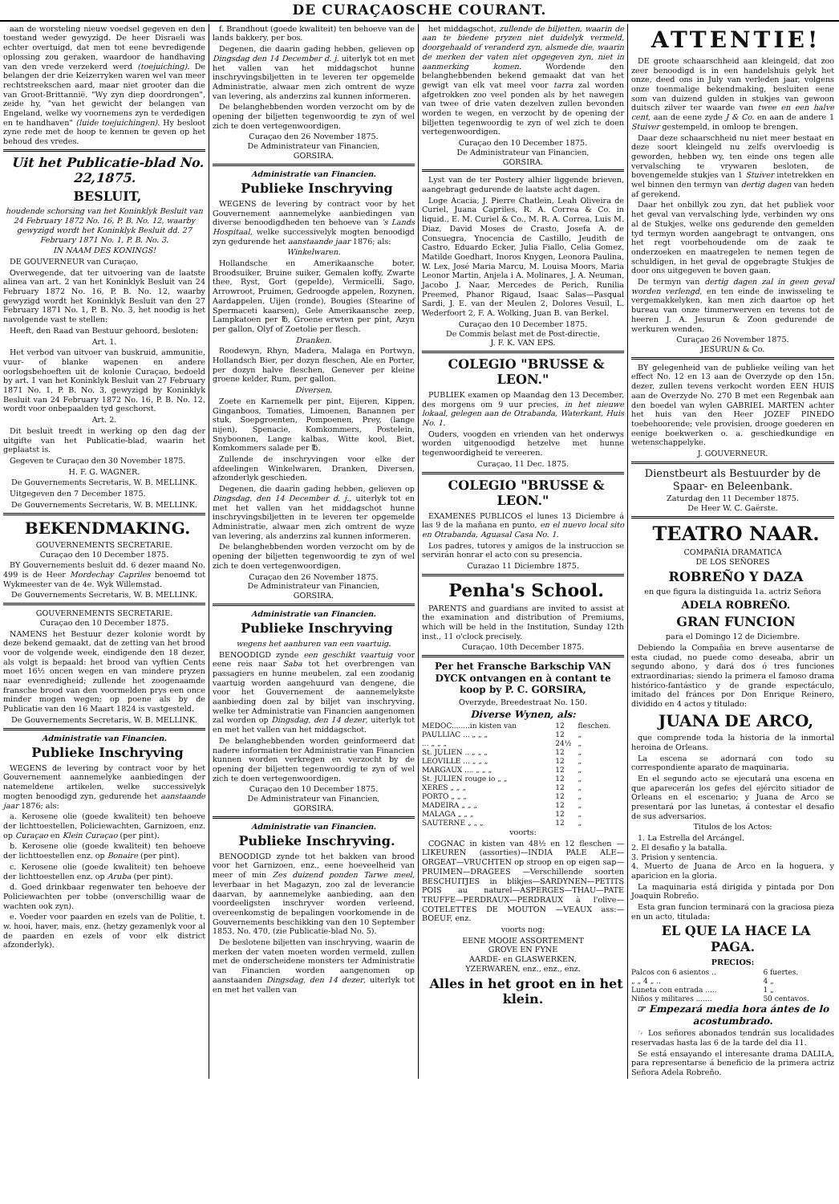DE CURAÇAOSCHE COURANT.
aan de worsteling nieuw voedsel gegeven en den toestand weder gewyzigd. De heer Disraeli was echter overtuigd, dat men tot eene bevredigende oplossing zou geraken, waardoor de handhaving van den vrede verzekerd werd (toejuiching). De belangen der drie Keizerryken waren wel van meer rechtstreekschen aard, maar niet grooter dan die van Groot-Brittannië. "Wy zyn diep doordrongen", zeide hy, "van het gewicht der belangen van Engeland, welke wy voornemens zyn te verdedigen en te handhaven" (luide toejuichingen). Hy besloot zyne rede met de hoop te kennen te geven op het behoud des vredes.
Uit het Publicatie-blad No. 22,1875.
BESLUIT,
houdende schorsing van het Koninklyk Besluit van 24 February 1872 No. 16, P. B. No. 12, waarby gewyzigd wordt het Koninklyk Besluit dd. 27 February 1871 No. 1, P. B. No. 3.
IN NAAM DES KONINGS!
DE GOUVERNEUR van Curaçao,
Overwegende, dat ter uitvoering van de laatste alinea van art. 2 van het Koninklyk Besluit van 24 February 1872 No. 16, P. B. No. 12, waarby gewyzigd wordt het Koninklyk Besluit van den 27 February 1871 No. 1, P. B. No. 3, het noodig is het navolgende vast te stellen:
Heeft, den Raad van Bestuur gehoord, besloten:
Art. 1.
Het verbod van uitvoer van buskruid, ammunitie, vuur- of blanke wapenen en andere oorlogsbehoeften uit de kolonie Curaçao, bedoeld by art. 1 van het Koninklyk Besluit van 27 February 1871 No. 1, P. B. No. 3, gewyzigd by Koninklyk Besluit van 24 February 1872 No. 16, P. B. No. 12, wordt voor onbepaalden tyd geschorst.
Art. 2.
Dit besluit treedt in werking op den dag der uitgifte van het Publicatie-blad, waarin het geplaatst is.
Gegeven te Curaçao den 30 November 1875.
H. F. G. WAGNER.
De Gouvernements Secretaris, W. B. MELLINK.
Uitgegeven den 7 December 1875.
De Gouvernements Secretaris, W. B. MELLINK.
BEKENDMAKING.
GOUVERNEMENTS SECRETARIE.
Curaçao den 10 December 1875.
BY Gouvernements besluit dd. 6 dezer maand No. 499 is de Heer Mordechay Capriles benoemd tot Wykmeester van de 4e. Wyk Willemstad.
De Gouvernements Secretaris, W. B. MELLINK.
GOUVERNEMENTS SECRETARIE.
Curaçao den 10 December 1875.
NAMENS het Bestuur dezer kolonie wordt by deze bekend gemaakt, dat de zetting van het brood voor de volgende week, eindigende den 18 dezer, als volgt is bepaald: het brood van vyftien Cents moet 16½ oncen wegen en van mindere pryzen naar evenredigheid; zullende het zoogenaamde fransche brood van den voormelden prys een once minder mogen wegen; op poene als by de Publicatie van den 16 Maart 1824 is vastgesteld.
De Gouvernements Secretaris, W. B. MELLINK.
Administratie van Financien.
Publieke Inschryving
WEGENS de levering by contract voor by het Gouvernement aannemelyke aanbiedingen der natemeldene artikelen, welke successivelyk mogten benoodigd zyn, gedurende het aanstaande jaar 1876; als:
a. Kerosene olie (goede kwaliteit) ten behoeve der lichttoestellen, Policiewachten, Garnizoen, enz. op Curaçao en Klein Curaçao (per pint).
b. Kerosene olie (goede kwaliteit) ten behoeve der lichttoestellen enz. op Bonaire (per pint).
c. Kerosene olie (goede kwaliteit) ten behoeve der lichttoestellen enz. op Aruba (per pint).
d. Goed drinkbaar regenwater ten behoeve der Policiewachten per tobbe (onverschillig waar de wachten ook zyn).
e. Voeder voor paarden en ezels van de Politie, t. w. hooi, haver, mais, enz. (hetzy gezamenlyk voor al de paarden en ezels of voor elk district afzonderlyk).
f. Brandhout (goede kwaliteit) ten behoeve van de lands bakkery, per bos.
Degenen, die daarin gading hebben, gelieven op Dingsdag den 14 December d. j. uiterlyk tot en met het vallen van het middagschot hunne inschryvingsbiljetten in te leveren ter opgemelde Administratie, alwaar men zich omtrent de wyze van levering, als anderzins zal kunnen informeren.
De belanghebbenden worden verzocht om by de opening der biljetten tegenwoordig te zyn of wel zich te doen vertegenwoordigen.
Curaçao den 26 November 1875.
De Administrateur van Financien,
GORSIRA.
Administratie van Financien.
Publieke Inschryving
WEGENS de levering by contract voor by het Gouvernement aannemelyke aanbiedingen van diverse benoodigdheden ten behoeve van 's Lands Hospitaal, welke successivelyk mogten benoodigd zyn gedurende het aanstaande jaar 1876; als:
Winkelwaren.
Hollandsche en Amerikaansche boter, Broodsuiker, Bruine suiker, Gemalen koffy, Zwarte thee, Ryst, Gort (gepelde), Vermicelli, Sago, Arrowroot, Pruimen, Gedroogde appelen, Rozynen, Aardappelen, Uijen (ronde), Bougies (Stearine of Spermaceti kaarsen), Gele Amerikaansche zeep, Lampkatoen per ℔, Groene erwten per pint, Azyn per gallon, Olyf of Zoetolie per flesch.
Dranken.
Roodewyn, Rhyn, Madera, Malaga en Portwyn, Hollandsch Bier, per dozyn fleschen, Ale en Porter, per dozyn halve fleschen, Genever per kleine groene kelder, Rum, per gallon.
Diversen.
Zoete en Karnemelk per pint, Eijeren, Kippen, Ginganboos, Tomaties, Limoenen, Banannen per stuk, Soepgroenten, Pompoenen, Prey, (lange nijen), Spenacie, Komkommers, Postelein, Snyboonen, Lange kalbas, Witte kool, Biet, Komkommers salade per ℔.
Zullende de inschryvingen voor elke der afdeelingen Winkelwaren, Dranken, Diversen, afzonderlyk geschieden.
Degenen, die daarin gading hebben, gelieven op Dingsdag, den 14 December d. j., uiterlyk tot en met het vallen van het middagschot hunne inschryvingsbiljetten in te leveren ter opgemelde Administratie, alwaar men zich omtrent de wyze van levering, als anderzins zal kunnen informeren.
De belanghebbenden worden verzocht om by de opening der biljetten tegenwoordig te zyn of wel zich te doen vertegenwoordigen.
Curaçao den 26 November 1875.
De Administrateur van Financien,
GORSIRA.
Administratie van Financien.
Publieke Inschryving
wegens het aanhuren van een vaartuig.
BENOODIGD zynde een geschikt vaartuig voor eene reis naar Saba tot het overbrengen van passagiers en hunne meubelen, zal een zoodanig vaartuig worden aangehuurd van dengene, die voor het Gouvernement de aannemelykste aanbieding doen zal by biljet van inschryving, welke ter Administratie van Financien aangenomen zal worden op Dingsdag, den 14 dezer, uiterlyk tot en met het vallen van het middagschot.
De belanghebbenden worden geinformeerd dat nadere informatien ter Administratie van Financien kunnen worden verkregen en verzocht by de opening der biljetten tegenwoordig te zyn of wel zich te doen vertegenwoordigen.
Curaçao den 10 December 1875.
De Administrateur van Financien,
GORSIRA.
Administratie van Financien.
Publieke Inschryving.
BENOODIGD zynde tot het bakken van brood voor het Garnizoen, enz., eene hoeveelheid van meer of min Zes duizend ponden Tarwe meel, leverbaar in het Magazyn, zoo zal de leverancie daarvan, by aannemelyke aanbieding, aan den voordeeligsten inschryver worden verleend, overeenkomstig de bepalingen voorkomende in de Gouvernements beschikking van den 10 September 1853, No. 470, (zie Publicatie-blad No. 5).
De beslotene biljetten van inschryving, waarin de merken der vaten moeten worden vermeld, zullen met de onderscheidene monsters ter Administratie van Financien worden aangenomen op aanstaanden Dingsdag, den 14 dezer, uiterlyk tot en met het vallen van
het middagschot, zullende de biljetten, waarin de aan te biedene pryzen niet duidelyk vermeld, doorgehaald of veranderd zyn, alsmede die, waarin de merken der vaten niet opgegeven zyn, niet in aanmerking komen. Wordende den belanghebbenden bekend gemaakt dat van het gewigt van elk vat meel voor tarra zal worden afgetrokken zoo veel ponden als by het nawegen van twee of drie vaten dezelven zullen bevonden worden te wegen, en verzocht by de opening der biljetten tegenwoordig te zyn of wel zich te doen vertegenwoordigen.
Curaçao den 10 December 1875.
De Administrateur van Financien,
GORSIRA.
Lyst van de ter Postery alhier liggende brieven, aangebragt gedurende de laatste acht dagen.
Loge Acacia, J. Pierre Chatlein, Leah Oliveira de Curiel, Juana Capriles, R. A. Correa & Co. in liquid., E. M. Curiel & Co., M. R. A. Correa, Luis M. Diaz, David Moses de Crasto, Josefa A. de Consuegra, Ynocencia de Castillo, Jeudith de Castro, Eduardo Ecker, Julia Fiallo, Celia Gomez, Matilde Goedhart, Inoros Knygen, Leonora Paulina, W. Lex, José Maria Marcu, M. Louisa Moors, Maria Leonor Martin, Anjela i A. Molinares, J. A. Neuman, Jacobo J. Naar, Mercedes de Perich, Runilia Preemed, Phanor Rigaud, Isaac Salas—Pasqual Sardi, J. E. van der Meulen 2, Dolores Vesuil, L. Wederfoort 2, F. A. Wolking, Juan B. van Berkel.
Curaçao den 10 December 1875.
De Commis belast met de Post-directie,
J. F. K. VAN EPS.
COLEGIO "BRUSSE & LEON."
PUBLIEK examen op Maandag den 13 December, des morgens om 9 uur precies, in het nieuwe lokaal, gelegen aan de Otrabanda, Waterkant, Huis No. 1.
Ouders, voogden en vrienden van het onderwys worden uitgenoodigd hetzelve met hunne tegenwoordigheid te vereeren.
Curaçao, 11 Dec. 1875.
COLEGIO "BRUSSE & LEON."
EXAMENES PUBLICOS el lunes 13 Diciembre á las 9 de la mañana en punto, en el nuevo local sito en Otrabanda, Aguasal Casa No. 1.
Los padres, tutores y amigos de la instruccion se servirán honrar el acto con su presencia.
Curazao 11 Diciembre 1875.
Penha's School.
PARENTS and guardians are invited to assist at the examination and distribution of Premiums, which will be held in the Institution, Sunday 12th inst., 11 o'clock precisely.
Curaçao, 10th December 1875.
Per het Fransche Barkschip VAN DYCK ontvangen en à contant te koop by P. C. GORSIRA,
Overzyde, Breedestraat No. 150.
Diverse Wynen, als:
| MEDOC........in kisten van | 12 | fleschen. |
| PAULLIAC ... „ „ „ | 12 | „ |
| ... „ „ „ | 24½ | „ |
| St. JULIEN .. „ „ „ | 12 | „ |
| LEOVILLE ... „ „ „ | 12 | „ |
| MARGAUX .... „ „ „ | 12 | „ |
| St. JULIEN rouge io „ „ | 12 | „ |
| XERES „ „ „ | 12 | „ |
| PORTO „ „ „ | 12 | „ |
| MADEIRA „ „ „ | 12 | „ |
| MALAGA „ „ „ | 12 | „ |
| SAUTERNE „ „ „ | 12 | „ |
voorts:
COGNAC in kisten van 48½ en 12 fleschen —LIKEUREN (assorties)—INDIA PALE ALE—ORGEAT—VRUCHTEN op stroop en op eigen sap—PRUIMEN—DRAGEES —Verschillende soorten BESCHUITJES in blikjes—SARDYNEN—PETITS POIS au naturel—ASPERGES—THAU—PATE TRUFFE—PERDRAUX—PERDRAUX à l'olive—COTELETTES DE MOUTON —VEAUX ass:—BOEUF, enz.
voorts nog:
EENE MOOIE ASSORTEMENT
GROVE EN FYNE
AARDE- en GLASWERKEN,
YZERWAREN, enz., enz., enz.
Alles in het groot en in het klein.
ATTENTIE!
DE groote schaarschheid aan kleingeld, dat zoo zeer benoodigd is in een handelshuis gelyk het onze, deed ons in July van verleden jaar, volgens onze toenmalige bekendmaking, besluiten eene som van duizend gulden in stukjes van gewoon duitsch zilver ter waarde van twee en een halve cent, aan de eene zyde J & Co. en aan de andere 1 Stuiver gestempeld, in omloop te brengen.
Daar deze schaarschheid nu niet meer bestaat en deze soort kleingeld nu zelfs overvloedig is geworden, hebben wy, ten einde ons tegen alle vervalsching te vrywaren besloten, de bovengemelde stukjes van 1 Stuiver intetrekken en wel binnen den termyn van dertig dagen van heden af gerekend.
Daar het onbillyk zou zyn, dat het publiek voor het geval van vervalsching lyde, verbinden wy ons al de Stukjes, welke ons gedurende den gemelden tyd termyn worden aangebragt te ontvangen, ons het regt voorbehoudende om de zaak te onderzoeken en maatregelen te nemen tegen de schuldigen, in het geval de opgebragte Stukjes de door ons uitgegeven te boven gaan.
De termyn van dertig dagen zal in geen geval worden verlengd, en ten einde de inwisseling te vergemakkelyken, kan men zich daartoe op het bureau van onze timmerwerven en tevens tot de heeren J. A. Jesurun & Zoon gedurende de werkuren wenden.
Curaçao 26 November 1875.
JESURUN & Co.
BY gelegenheid van de publieke veiling van het effect No. 12 en 13 aan de Overzyde op den 15n. dezer, zullen tevens verkocht worden EEN HUIS aan de Overzyde No. 270 B met een Regenbak aan den boedel van wylen GABRIEL MARTEN achter het huis van den Heer JOZEF PINEDO toebehoorende; vele provisien, drooge goederen en eenige boekwerken o. a. geschiedkundige en wetenschappelyke.
J. GOUVERNEUR.
Dienstbeurt als Bestuurder by de Spaar- en Beleenbank.
Zaturdag den 11 December 1875.
De Heer W. C. Gaërste.
TEATRO NAAR.
COMPAÑIA DRAMATICA
DE LOS SEÑORES
ROBREÑO Y DAZA
en que figura la distinguida 1a. actriz Señora
ADELA ROBREÑO.
GRAN FUNCION
para el Domingo 12 de Diciembre.
Debiendo la Compañia en breve ausentarse de esta ciudad, no puede como deseaba, abrir un segundo abono, y dará dos ó tres funciones extraordinarias; siendo la primera el famoso drama histórico-fantástico y de grande espectáculo, imitado del fránces por Don Enrique Reinero, dividido en 4 actos y titulado:
JUANA DE ARCO,
que comprende toda la historia de la inmortal heroina de Orleans.
La escena se adornará con todo su correspondiente aparato de maquinaria.
En el segundo acto se ejecutará una escena en que aparecerán los gefes del ejército sitiador de Orleans en el escenario; y Juana de Arco se presentará por las lunetas, á contestar el desafio de sus adversarios.
Titulos de los Actos:
1. La Estrella del Arcángel.
2. El desafio y la batalla.
3. Prision y sentencia.
4. Muerto de Juana de Arco en la hoguera, y aparicion en la gloria.
La maquinaria está dirigida y pintada por Don Joaquin Robreño.
Esta gran funcion terminará con la graciosa pieza en un acto, titulada:
EL QUE LA HACE LA PAGA.
PRECIOS:
| Palcos con 6 asientos .. | 6 fuertes. |
| „ „ 4 „ .. | 4 „ |
| Luneta con entrada ..... | 1 „ |
| Niños y militares ....... | 50 centavos. |
☞ Empezará media hora ántes de lo acostumbrado.
☞ Los señores abonados tendrán sus localidades reservadas hasta las 6 de la tarde del dia 11.
Se está ensayando el interesante drama DALILA, para representarse á beneficio de la primera actriz Señora Adela Robreño.